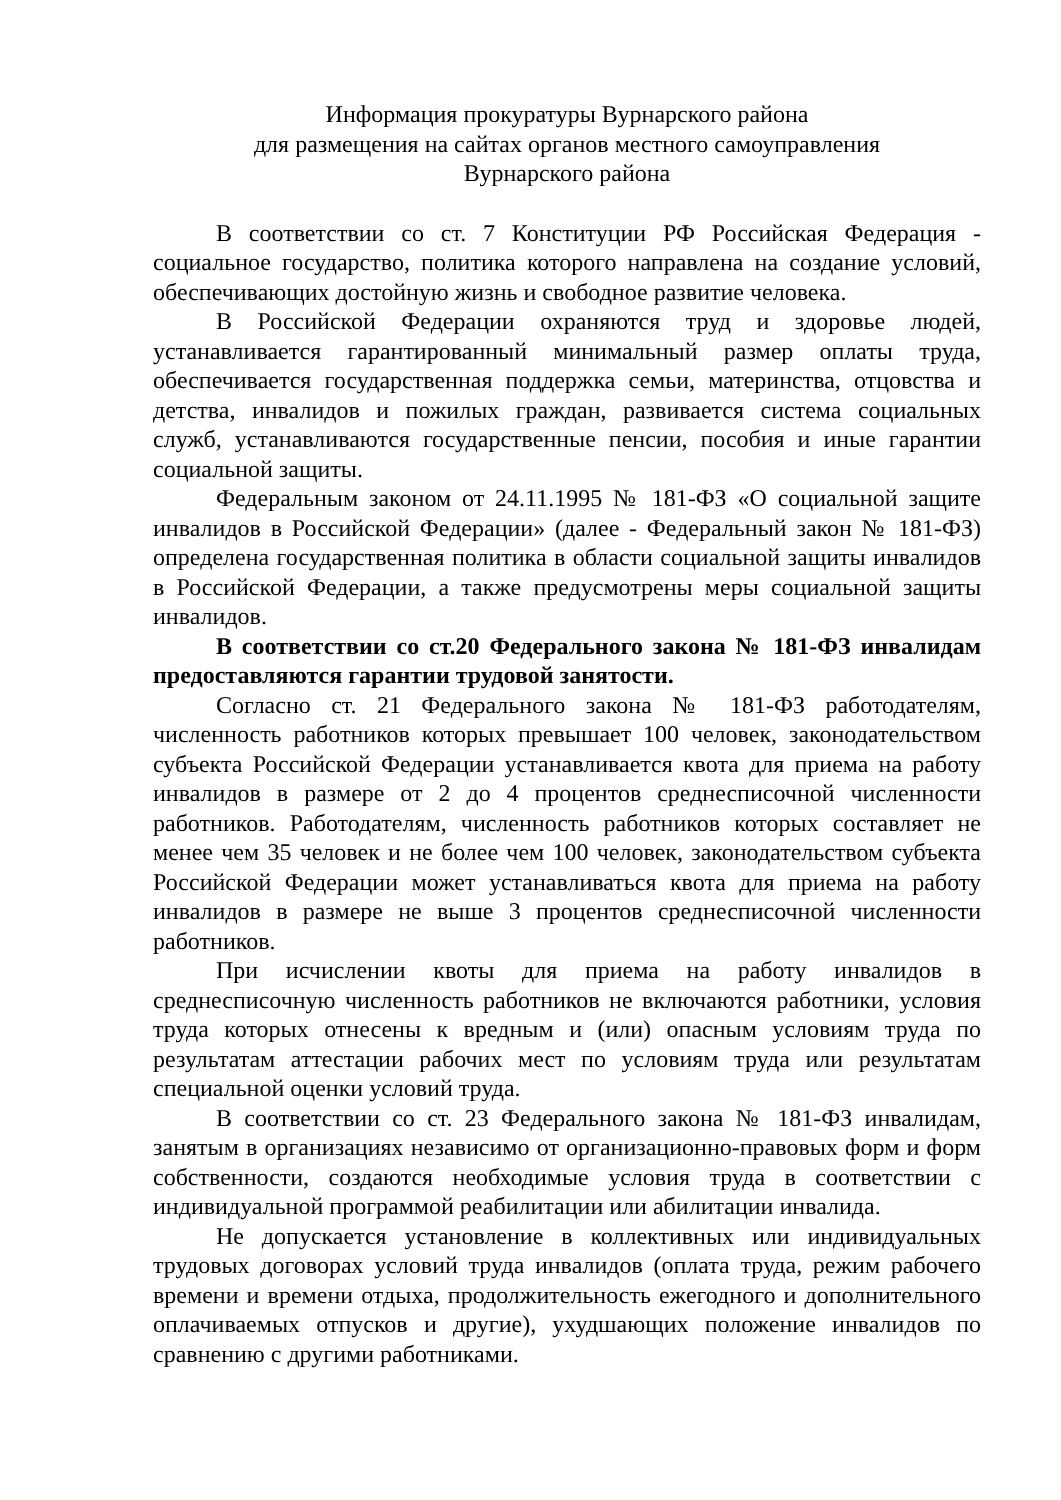Информация прокуратуры Вурнарского района
для размещения на сайтах органов местного самоуправления
Вурнарского района
В соответствии со ст. 7 Конституции РФ Российская Федерация - социальное государство, политика которого направлена на создание условий, обеспечивающих достойную жизнь и свободное развитие человека.
В Российской Федерации охраняются труд и здоровье людей, устанавливается гарантированный минимальный размер оплаты труда, обеспечивается государственная поддержка семьи, материнства, отцовства и детства, инвалидов и пожилых граждан, развивается система социальных служб, устанавливаются государственные пенсии, пособия и иные гарантии социальной защиты.
Федеральным законом от 24.11.1995 № 181-ФЗ «О социальной защите инвалидов в Российской Федерации» (далее - Федеральный закон № 181-ФЗ) определена государственная политика в области социальной защиты инвалидов в Российской Федерации, а также предусмотрены меры социальной защиты инвалидов.
В соответствии со ст.20 Федерального закона № 181-ФЗ инвалидам предоставляются гарантии трудовой занятости.
Согласно ст. 21 Федерального закона № 181-ФЗ работодателям, численность работников которых превышает 100 человек, законодательством субъекта Российской Федерации устанавливается квота для приема на работу инвалидов в размере от 2 до 4 процентов среднесписочной численности работников. Работодателям, численность работников которых составляет не менее чем 35 человек и не более чем 100 человек, законодательством субъекта Российской Федерации может устанавливаться квота для приема на работу инвалидов в размере не выше 3 процентов среднесписочной численности работников.
При исчислении квоты для приема на работу инвалидов в среднесписочную численность работников не включаются работники, условия труда которых отнесены к вредным и (или) опасным условиям труда по результатам аттестации рабочих мест по условиям труда или результатам специальной оценки условий труда.
В соответствии со ст. 23 Федерального закона № 181-ФЗ инвалидам, занятым в организациях независимо от организационно-правовых форм и форм собственности, создаются необходимые условия труда в соответствии с индивидуальной программой реабилитации или абилитации инвалида.
Не допускается установление в коллективных или индивидуальных трудовых договорах условий труда инвалидов (оплата труда, режим рабочего времени и времени отдыха, продолжительность ежегодного и дополнительного оплачиваемых отпусков и другие), ухудшающих положение инвалидов по сравнению с другими работниками.